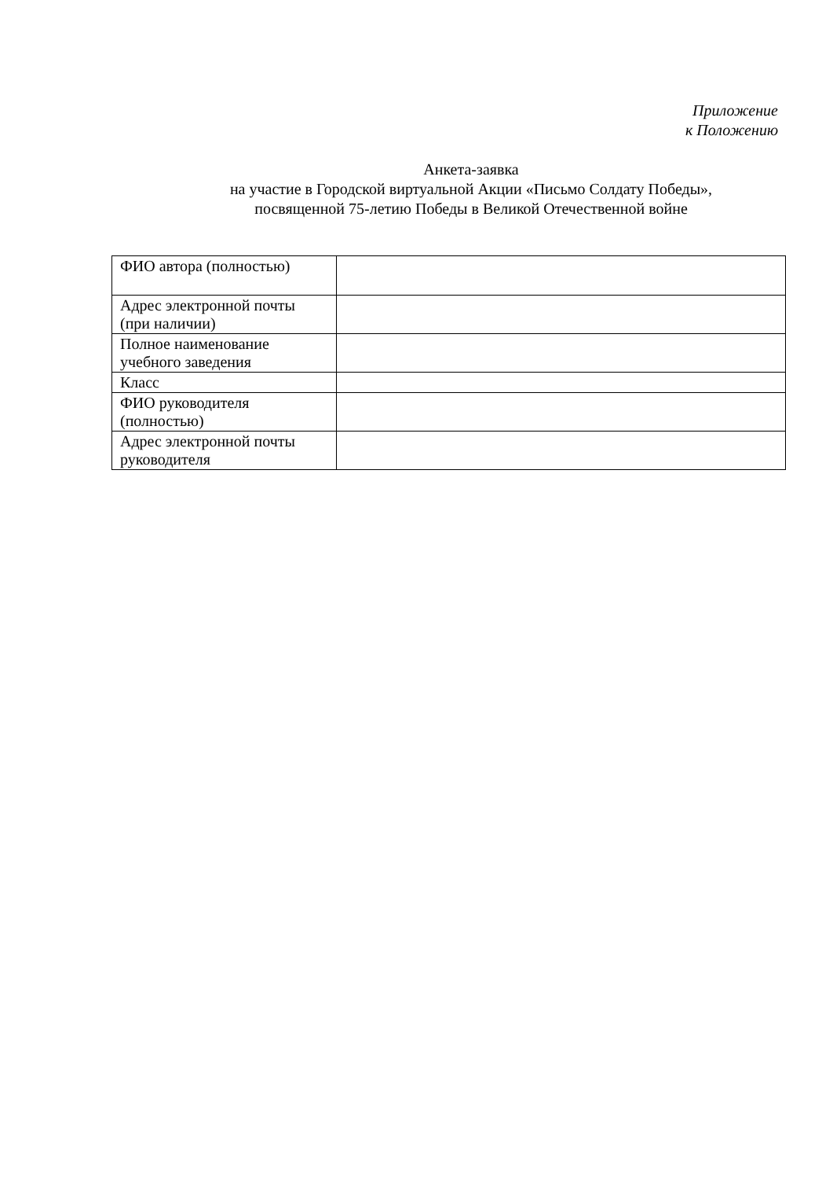Приложение
к Положению
Анкета-заявка
на участие в Городской виртуальной Акции «Письмо Солдату Победы»,
посвященной 75-летию Победы в Великой Отечественной войне
| ФИО автора (полностью) | |
| Адрес электронной почты (при наличии) | |
| Полное наименование учебного заведения | |
| Класс | |
| ФИО руководителя (полностью) | |
| Адрес электронной почты руководителя | |